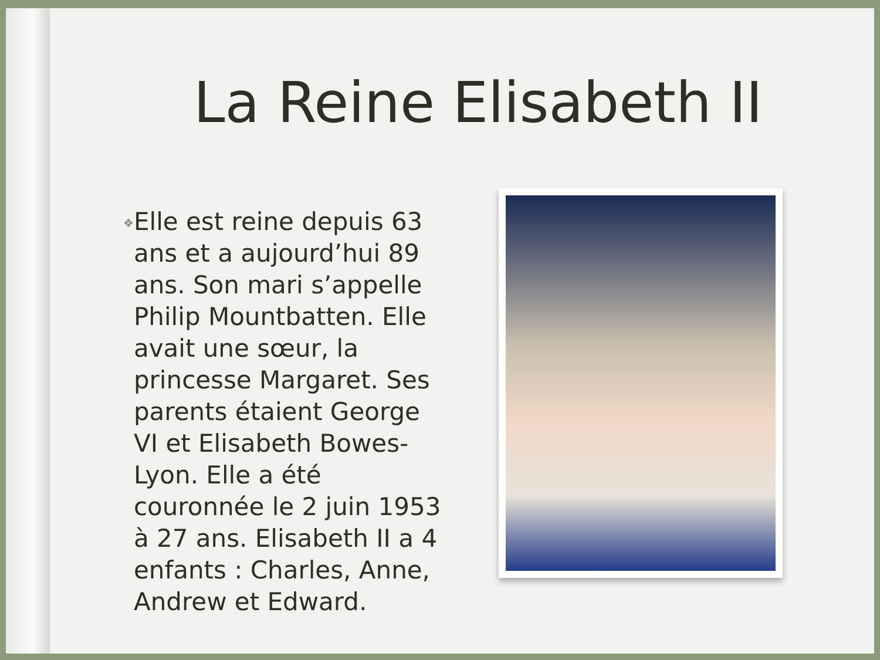La Reine Elisabeth II
❖
Elle est reine depuis 63 ans et a aujourd’hui 89 ans. Son mari s’appelle Philip Mountbatten. Elle avait une sœur, la princesse Margaret. Ses parents étaient George VI et Elisabeth Bowes-Lyon. Elle a été couronnée le 2 juin 1953 à 27 ans. Elisabeth II a 4 enfants : Charles, Anne, Andrew et Edward.